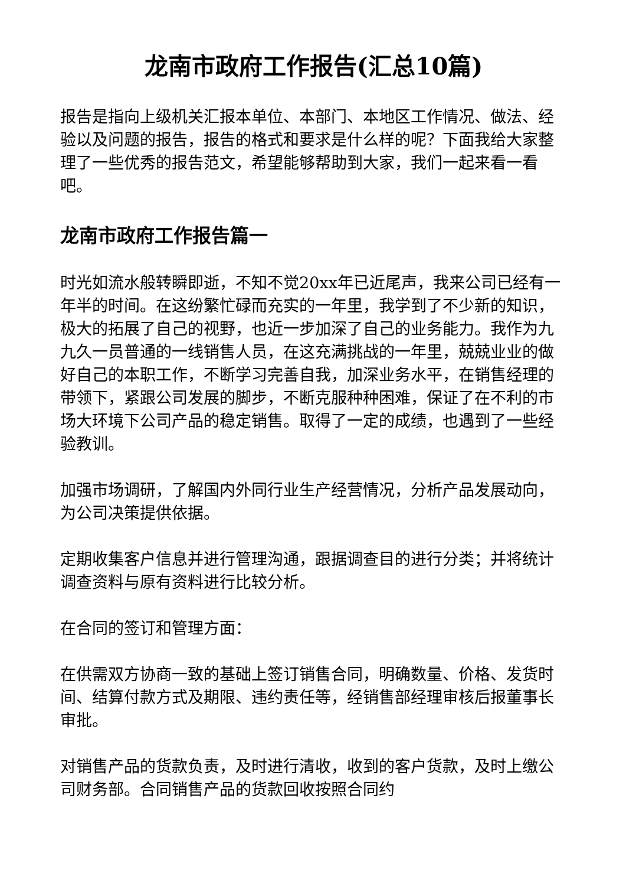龙南市政府工作报告(汇总10篇)
报告是指向上级机关汇报本单位、本部门、本地区工作情况、做法、经验以及问题的报告，报告的格式和要求是什么样的呢？下面我给大家整理了一些优秀的报告范文，希望能够帮助到大家，我们一起来看一看吧。
龙南市政府工作报告篇一
时光如流水般转瞬即逝，不知不觉20xx年已近尾声，我来公司已经有一年半的时间。在这纷繁忙碌而充实的一年里，我学到了不少新的知识，极大的拓展了自己的视野，也近一步加深了自己的业务能力。我作为九九久一员普通的一线销售人员，在这充满挑战的一年里，兢兢业业的做好自己的本职工作，不断学习完善自我，加深业务水平，在销售经理的带领下，紧跟公司发展的脚步，不断克服种种困难，保证了在不利的市场大环境下公司产品的稳定销售。取得了一定的成绩，也遇到了一些经验教训。
加强市场调研，了解国内外同行业生产经营情况，分析产品发展动向，为公司决策提供依据。
定期收集客户信息并进行管理沟通，跟据调查目的进行分类；并将统计调查资料与原有资料进行比较分析。
在合同的签订和管理方面：
在供需双方协商一致的基础上签订销售合同，明确数量、价格、发货时间、结算付款方式及期限、违约责任等，经销售部经理审核后报董事长审批。
对销售产品的货款负责，及时进行清收，收到的客户货款，及时上缴公司财务部。合同销售产品的货款回收按照合同约